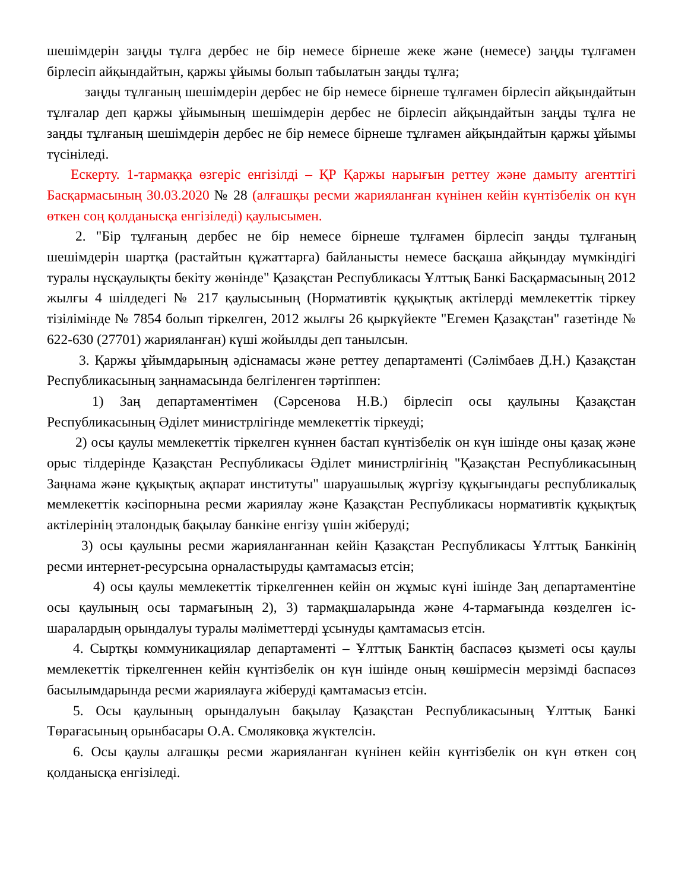шешімдерін заңды тұлға дербес не бір немесе бірнеше жеке және (немесе) заңды тұлғамен бірлесіп айқындайтын, қаржы ұйымы болып табылатын заңды тұлға;
заңды тұлғаның шешімдерін дербес не бір немесе бірнеше тұлғамен бірлесіп айқындайтын тұлғалар деп қаржы ұйымының шешімдерін дербес не бірлесіп айқындайтын заңды тұлға не заңды тұлғаның шешімдерін дербес не бір немесе бірнеше тұлғамен айқындайтын қаржы ұйымы түсініледі.
Ескерту. 1-тармаққа өзгеріс енгізілді – ҚР Қаржы нарығын реттеу және дамыту агенттігі Басқармасының 30.03.2020 № 28 (алғашқы ресми жарияланған күнінен кейін күнтізбелік он күн өткен соң қолданысқа енгізіледі) қаулысымен.
2. "Бір тұлғаның дербес не бір немесе бірнеше тұлғамен бірлесіп заңды тұлғаның шешімдерін шартқа (растайтын құжаттарға) байланысты немесе басқаша айқындау мүмкіндігі туралы нұсқаулықты бекіту жөнінде" Қазақстан Республикасы Ұлттық Банкі Басқармасының 2012 жылғы 4 шілдедегі № 217 қаулысының (Нормативтік құқықтық актілерді мемлекеттік тіркеу тізілімінде № 7854 болып тіркелген, 2012 жылғы 26 қыркүйекте "Егемен Қазақстан" газетінде № 622-630 (27701) жарияланған) күші жойылды деп танылсын.
3. Қаржы ұйымдарының әдіснамасы және реттеу департаменті (Сәлімбаев Д.Н.) Қазақстан Республикасының заңнамасында белгіленген тәртіппен:
1) Заң департаментімен (Сәрсенова Н.В.) бірлесіп осы қаулыны Қазақстан Республикасының Әділет министрлігінде мемлекеттік тіркеуді;
2) осы қаулы мемлекеттік тіркелген күннен бастап күнтізбелік он күн ішінде оны қазақ және орыс тілдерінде Қазақстан Республикасы Әділет министрлігінің "Қазақстан Республикасының Заңнама және құқықтық ақпарат институты" шаруашылық жүргізу құқығындағы республикалық мемлекеттік кәсіпорнына ресми жариялау және Қазақстан Республикасы нормативтік құқықтық актілерінің эталондық бақылау банкіне енгізу үшін жіберуді;
3) осы қаулыны ресми жарияланғаннан кейін Қазақстан Республикасы Ұлттық Банкінің ресми интернет-ресурсына орналастыруды қамтамасыз етсін;
4) осы қаулы мемлекеттік тіркелгеннен кейін он жұмыс күні ішінде Заң департаментіне осы қаулының осы тармағының 2), 3) тармақшаларында және 4-тармағында көзделген іс-шаралардың орындалуы туралы мәліметтерді ұсынуды қамтамасыз етсін.
4. Сыртқы коммуникациялар департаменті – Ұлттық Банктің баспасөз қызметі осы қаулы мемлекеттік тіркелгеннен кейін күнтізбелік он күн ішінде оның көшірмесін мерзімді баспасөз басылымдарында ресми жариялауға жіберуді қамтамасыз етсін.
5. Осы қаулының орындалуын бақылау Қазақстан Республикасының Ұлттық Банкі Төрағасының орынбасары О.А. Смоляковқа жүктелсін.
6. Осы қаулы алғашқы ресми жарияланған күнінен кейін күнтізбелік он күн өткен соң қолданысқа енгізіледі.